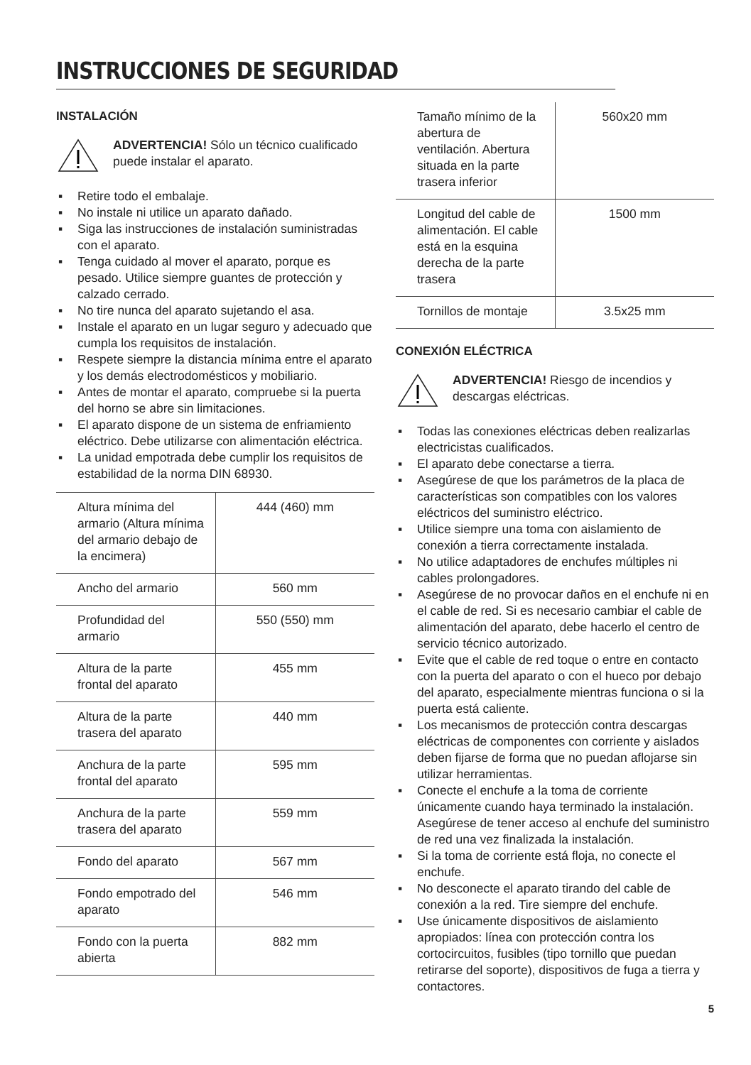INSTRUCCIONES DE SEGURIDAD
INSTALACIÓN
ADVERTENCIA! Sólo un técnico cualificado puede instalar el aparato.
▪ Retire todo el embalaje.
▪ No instale ni utilice un aparato dañado.
▪ Siga las instrucciones de instalación suministradas con el aparato.
▪ Tenga cuidado al mover el aparato, porque es pesado. Utilice siempre guantes de protección y calzado cerrado.
▪ No tire nunca del aparato sujetando el asa.
▪ Instale el aparato en un lugar seguro y adecuado que cumpla los requisitos de instalación.
▪ Respete siempre la distancia mínima entre el aparato y los demás electrodomésticos y mobiliario.
▪ Antes de montar el aparato, compruebe si la puerta del horno se abre sin limitaciones.
▪ El aparato dispone de un sistema de enfriamiento eléctrico. Debe utilizarse con alimentación eléctrica.
▪ La unidad empotrada debe cumplir los requisitos de estabilidad de la norma DIN 68930.
| Altura mínima del armario (Altura mínima del armario debajo de la encimera) | 444 (460) mm |
| Ancho del armario | 560 mm |
| Profundidad del armario | 550 (550) mm |
| Altura de la parte frontal del aparato | 455 mm |
| Altura de la parte trasera del aparato | 440 mm |
| Anchura de la parte frontal del aparato | 595 mm |
| Anchura de la parte trasera del aparato | 559 mm |
| Fondo del aparato | 567 mm |
| Fondo empotrado del aparato | 546 mm |
| Fondo con la puerta abierta | 882 mm |
| Tamaño mínimo de la abertura de ventilación. Abertura situada en la parte trasera inferior | 560x20 mm |
| Longitud del cable de alimentación. El cable está en la esquina derecha de la parte trasera | 1500 mm |
| Tornillos de montaje | 3.5x25 mm |
CONEXIÓN ELÉCTRICA
ADVERTENCIA! Riesgo de incendios y descargas eléctricas.
▪ Todas las conexiones eléctricas deben realizarlas electricistas cualificados.
▪ El aparato debe conectarse a tierra.
▪ Asegúrese de que los parámetros de la placa de características son compatibles con los valores eléctricos del suministro eléctrico.
▪ Utilice siempre una toma con aislamiento de conexión a tierra correctamente instalada.
▪ No utilice adaptadores de enchufes múltiples ni cables prolongadores.
▪ Asegúrese de no provocar daños en el enchufe ni en el cable de red. Si es necesario cambiar el cable de alimentación del aparato, debe hacerlo el centro de servicio técnico autorizado.
▪ Evite que el cable de red toque o entre en contacto con la puerta del aparato o con el hueco por debajo del aparato, especialmente mientras funciona o si la puerta está caliente.
▪ Los mecanismos de protección contra descargas eléctricas de componentes con corriente y aislados deben fijarse de forma que no puedan aflojarse sin utilizar herramientas.
▪ Conecte el enchufe a la toma de corriente únicamente cuando haya terminado la instalación. Asegúrese de tener acceso al enchufe del suministro de red una vez finalizada la instalación.
▪ Si la toma de corriente está floja, no conecte el enchufe.
▪ No desconecte el aparato tirando del cable de conexión a la red. Tire siempre del enchufe.
▪ Use únicamente dispositivos de aislamiento apropiados: línea con protección contra los cortocircuitos, fusibles (tipo tornillo que puedan retirarse del soporte), dispositivos de fuga a tierra y contactores.
5